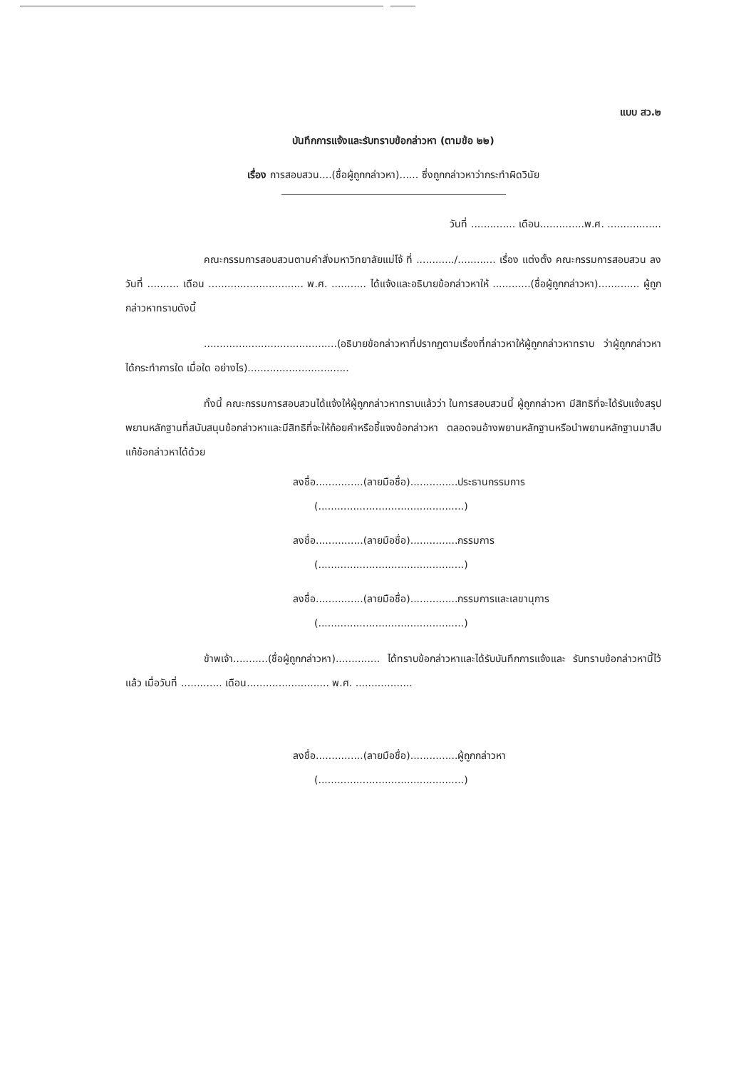แบบ สว.๒
บันทึกการแจ้งและรับทราบข้อกล่าวหา (ตามข้อ ๒๒)
เรื่อง การสอบสวน....(ชื่อผู้ถูกกล่าวหา)...... ซึ่งถูกกล่าวหาว่ากระทำผิดวินัย
วันที่ .............. เดือน..............พ.ศ. .................
คณะกรรมการสอบสวนตามคำสั่งมหาวิทยาลัยแม่โจ้ ที่ ............/............ เรื่อง แต่งตั้ง คณะกรรมการสอบสวน ลงวันที่ .......... เดือน .............................. พ.ศ. ........... ได้แจ้งและอธิบายข้อกล่าวหาให้ ............(ชื่อผู้ถูกกล่าวหา)............. ผู้ถูกกล่าวหาทราบดังนี้
..........................................(อธิบายข้อกล่าวหาที่ปรากฏตามเรื่องที่กล่าวหาให้ผู้ถูกกล่าวหาทราบ ว่าผู้ถูกกล่าวหาได้กระทำการใด เมื่อใด อย่างไร)................................
ทั้งนี้ คณะกรรมการสอบสวนได้แจ้งให้ผู้ถูกกล่าวหาทราบแล้วว่า ในการสอบสวนนี้ ผู้ถูกกล่าวหา มีสิทธิที่จะได้รับแจ้งสรุปพยานหลักฐานที่สนับสนุนข้อกล่าวหาและมีสิทธิที่จะให้ถ้อยคำหรือชี้แจงข้อกล่าวหา ตลอดจนอ้างพยานหลักฐานหรือนำพยานหลักฐานมาสืบแก้ข้อกล่าวหาได้ด้วย
ลงชื่อ...............(ลายมือชื่อ)...............ประธานกรรมการ
(..............................................)
ลงชื่อ...............(ลายมือชื่อ)...............กรรมการ
(..............................................)
ลงชื่อ...............(ลายมือชื่อ)...............กรรมการและเลขานุการ
(..............................................)
ข้าพเจ้า...........(ชื่อผู้ถูกกล่าวหา).............. ได้ทราบข้อกล่าวหาและได้รับบันทึกการแจ้งและ รับทราบข้อกล่าวหานี้ไว้แล้ว เมื่อวันที่ ............. เดือน.......................... พ.ศ. ..................
ลงชื่อ...............(ลายมือชื่อ)...............ผู้ถูกกล่าวหา
(..............................................)